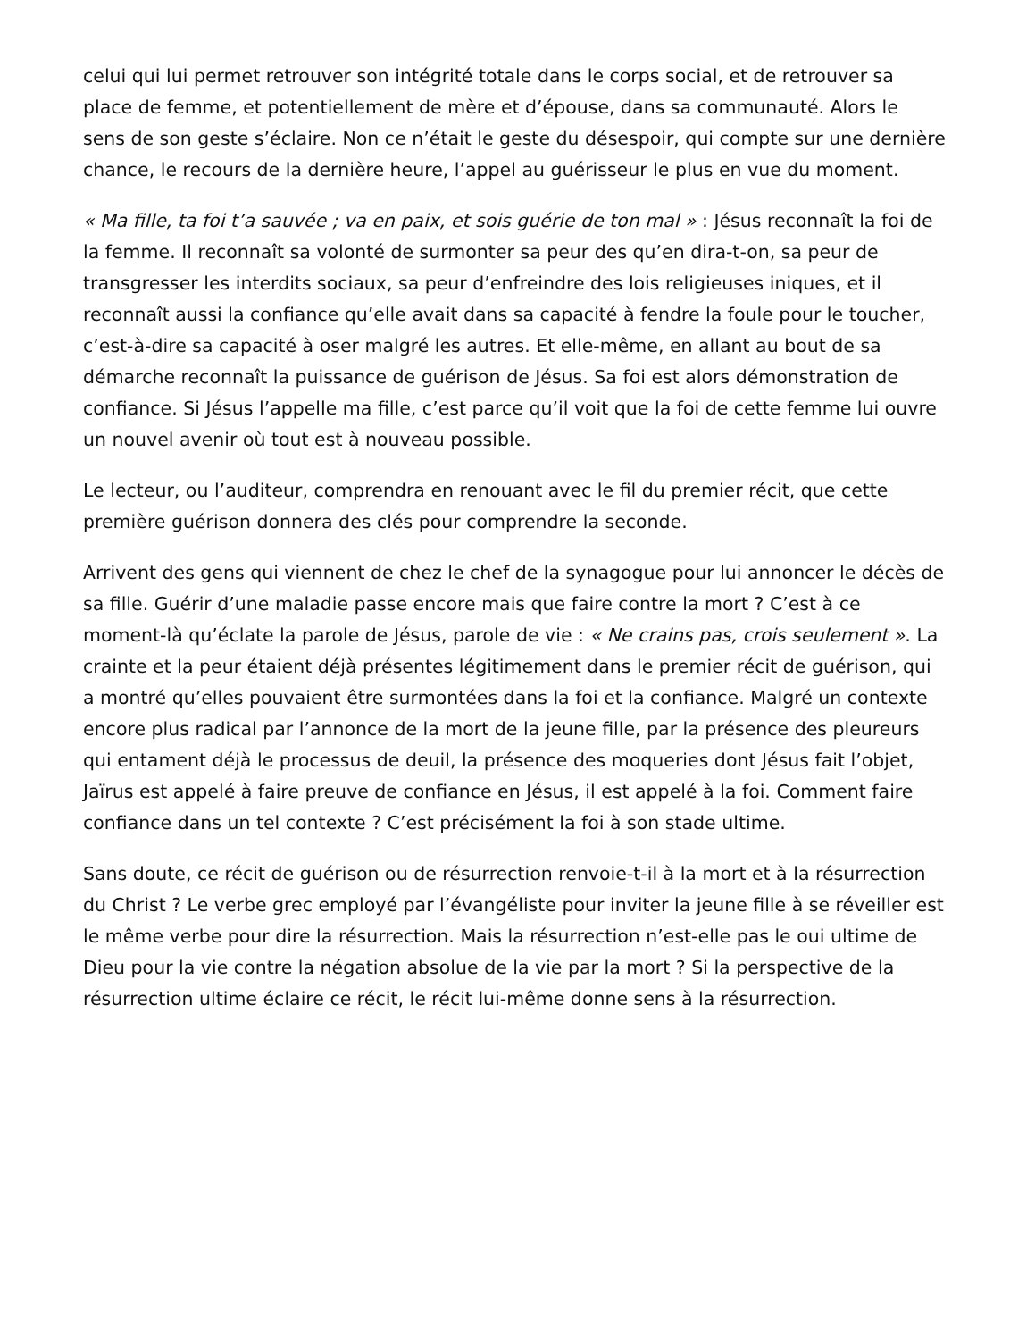celui qui lui permet retrouver son intégrité totale dans le corps social, et de retrouver sa place de femme, et potentiellement de mère et d’épouse, dans sa communauté. Alors le sens de son geste s’éclaire. Non ce n’était le geste du désespoir, qui compte sur une dernière chance, le recours de la dernière heure, l’appel au guérisseur le plus en vue du moment.
« Ma fille, ta foi t’a sauvée ; va en paix, et sois guérie de ton mal » : Jésus reconnaît la foi de la femme. Il reconnaît sa volonté de surmonter sa peur des qu’en dira-t-on, sa peur de transgresser les interdits sociaux, sa peur d’enfreindre des lois religieuses iniques, et il reconnaît aussi la confiance qu’elle avait dans sa capacité à fendre la foule pour le toucher, c’est-à-dire sa capacité à oser malgré les autres. Et elle-même, en allant au bout de sa démarche reconnaît la puissance de guérison de Jésus. Sa foi est alors démonstration de confiance. Si Jésus l’appelle ma fille, c’est parce qu’il voit que la foi de cette femme lui ouvre un nouvel avenir où tout est à nouveau possible.
Le lecteur, ou l’auditeur, comprendra en renouant avec le fil du premier récit, que cette première guérison donnera des clés pour comprendre la seconde.
Arrivent des gens qui viennent de chez le chef de la synagogue pour lui annoncer le décès de sa fille. Guérir d’une maladie passe encore mais que faire contre la mort ? C’est à ce moment-là qu’éclate la parole de Jésus, parole de vie : « Ne crains pas, crois seulement ». La crainte et la peur étaient déjà présentes légitimement dans le premier récit de guérison, qui a montré qu’elles pouvaient être surmontées dans la foi et la confiance. Malgré un contexte encore plus radical par l’annonce de la mort de la jeune fille, par la présence des pleureurs qui entament déjà le processus de deuil, la présence des moqueries dont Jésus fait l’objet, Jaïrus est appelé à faire preuve de confiance en Jésus, il est appelé à la foi. Comment faire confiance dans un tel contexte ? C’est précisément la foi à son stade ultime.
Sans doute, ce récit de guérison ou de résurrection renvoie-t-il à la mort et à la résurrection du Christ ? Le verbe grec employé par l’évangéliste pour inviter la jeune fille à se réveiller est le même verbe pour dire la résurrection. Mais la résurrection n’est-elle pas le oui ultime de Dieu pour la vie contre la négation absolue de la vie par la mort ? Si la perspective de la résurrection ultime éclaire ce récit, le récit lui-même donne sens à la résurrection.